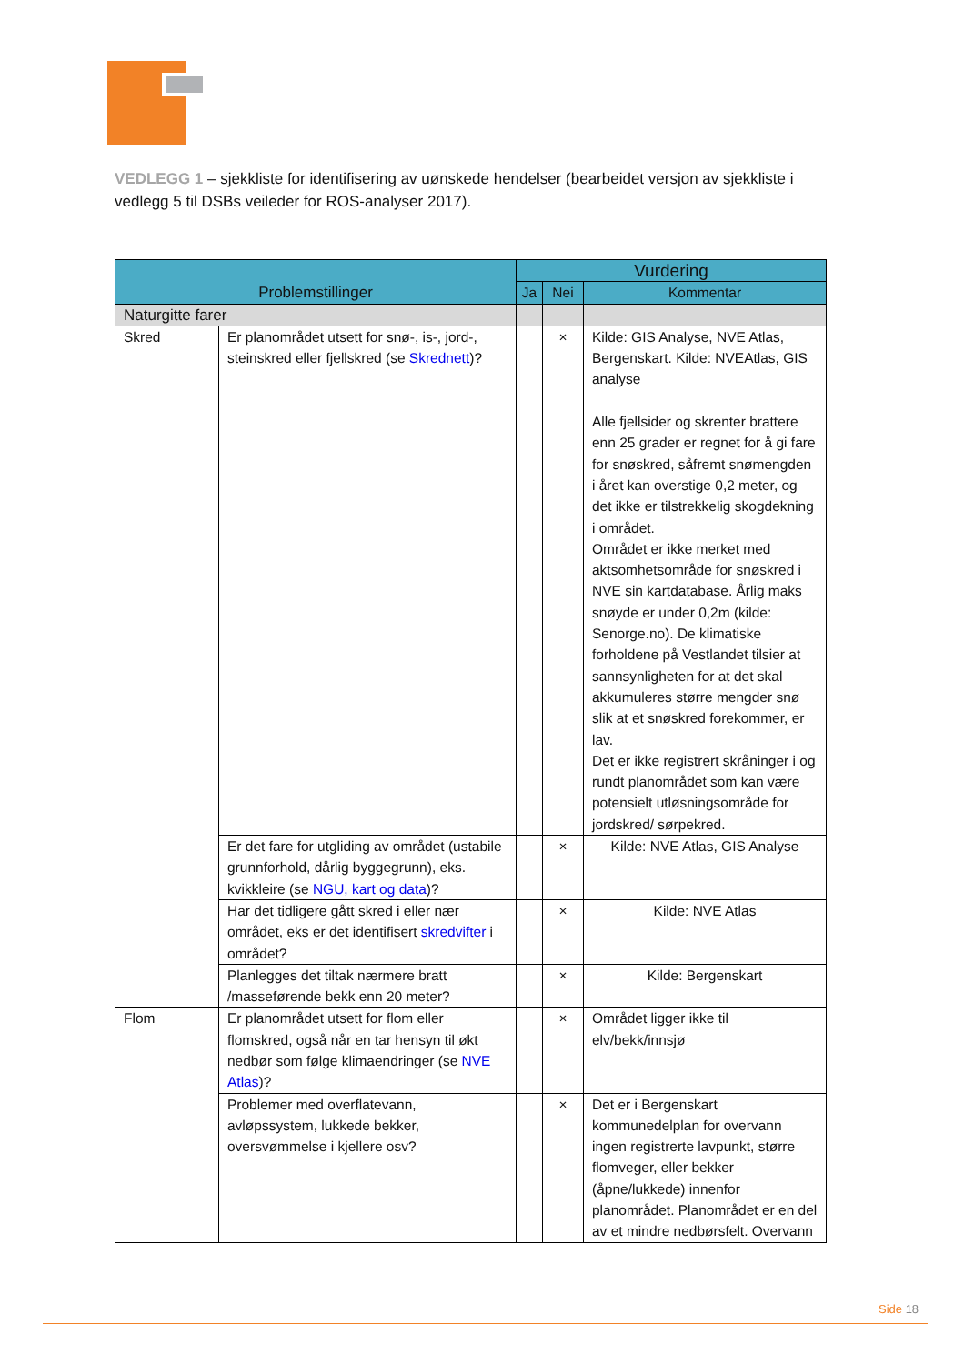VEDLEGG 1 – sjekkliste for identifisering av uønskede hendelser (bearbeidet versjon av sjekkliste i vedlegg 5 til DSBs veileder for ROS-analyser 2017).
| Problemstillinger | | Vurdering | | |
| --- | --- | --- | --- | --- |
| | | Ja | Nei | Kommentar |
| Naturgitte farer | | | | |
| Skred | Er planområdet utsett for snø-, is-, jord-, steinskred eller fjellskred (se Skrednett )? | | × | Kilde: GIS Analyse, NVE Atlas, Bergenskart. Kilde: NVEAtlas, GIS analyse Alle fjellsider og skrenter brattere enn 25 grader er regnet for å gi fare for snøskred, såfremt snømengden i året kan overstige 0,2 meter, og det ikke er tilstrekkelig skogdekning i området. Området er ikke merket med aktsomhetsområde for snøskred i NVE sin kartdatabase. Årlig maks snøyde er under 0,2m (kilde: Senorge.no). De klimatiske forholdene på Vestlandet tilsier at sannsynligheten for at det skal akkumuleres større mengder snø slik at et snøskred forekommer, er lav. Det er ikke registrert skråninger i og rundt planområdet som kan være potensielt utløsningsområde for jordskred/ sørpekred. |
| | Er det fare for utgliding av området (ustabile grunnforhold, dårlig byggegrunn), eks. kvikkleire (se NGU, kart og data )? | | × | Kilde: NVE Atlas, GIS Analyse |
| | Har det tidligere gått skred i eller nær området, eks er det identifisert skredvifter i området? | | × | Kilde: NVE Atlas |
| | Planlegges det tiltak nærmere bratt /masseførende bekk enn 20 meter? | | × | Kilde: Bergenskart |
| Flom | Er planområdet utsett for flom eller flomskred, også når en tar hensyn til økt nedbør som følge klimaendringer (se NVE Atlas )? | | × | Området ligger ikke til elv/bekk/innsjø |
| | Problemer med overflatevann, avløpssystem, lukkede bekker, oversvømmelse i kjellere osv? | | × | Det er i Bergenskart kommunedelplan for overvann ingen registrerte lavpunkt, større flomveger, eller bekker (åpne/lukkede) innenfor planområdet. Planområdet er en del av et mindre nedbørsfelt. Overvann |
Side 18